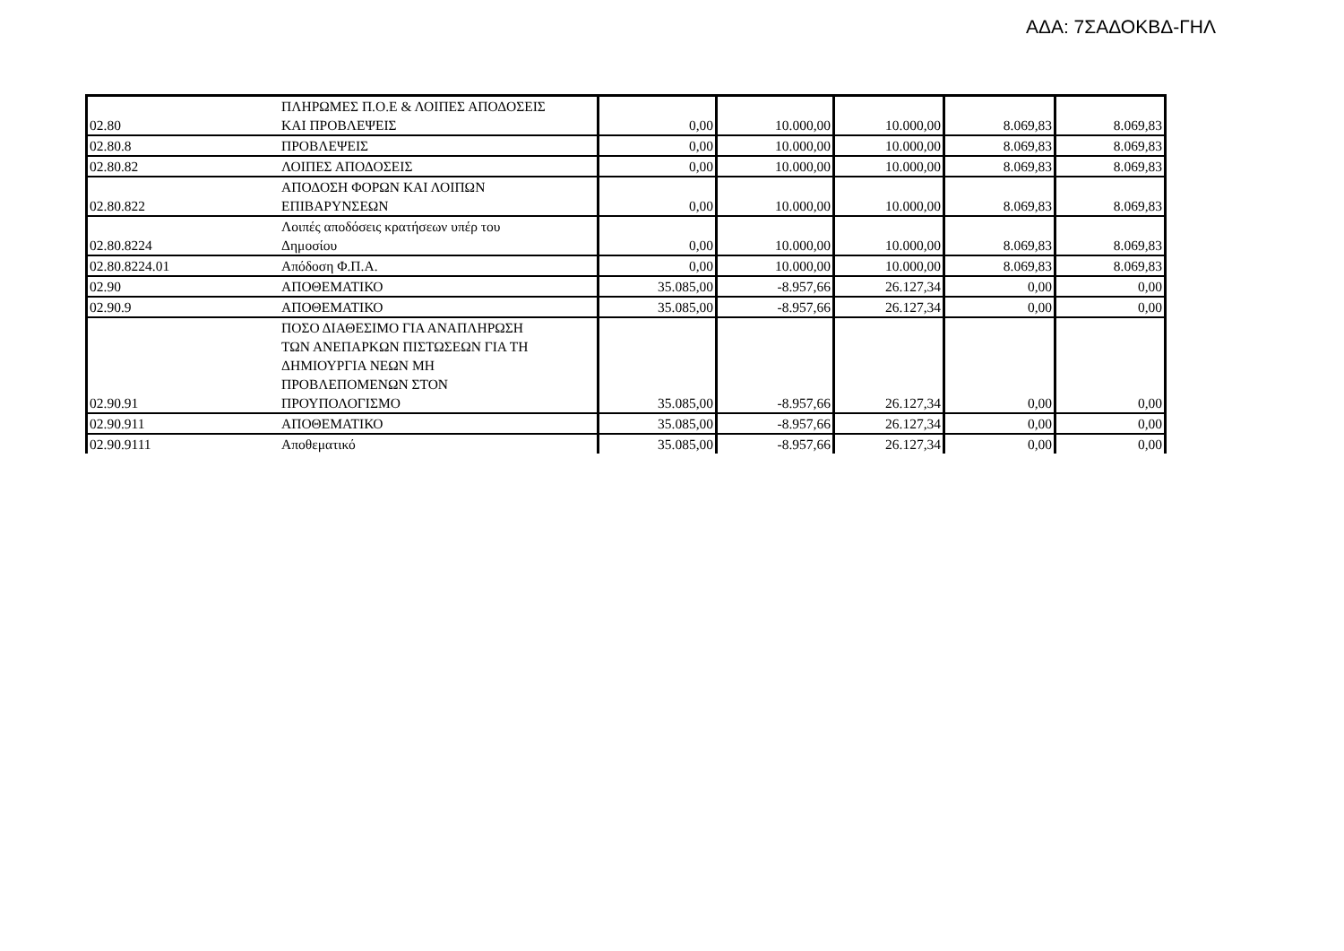ΑΔΑ: 7ΣΑΔΟΚΒΔ-ΓΗΛ
| 02.80 | ΠΛΗΡΩΜΕΣ Π.Ο.Ε & ΛΟΙΠΕΣ ΑΠΟΔΟΣΕΙΣ ΚΑΙ ΠΡΟΒΛΕΨΕΙΣ | 0,00 | 10.000,00 | 10.000,00 | 8.069,83 | 8.069,83 |
| 02.80.8 | ΠΡΟΒΛΕΨΕΙΣ | 0,00 | 10.000,00 | 10.000,00 | 8.069,83 | 8.069,83 |
| 02.80.82 | ΛΟΙΠΕΣ ΑΠΟΔΟΣΕΙΣ | 0,00 | 10.000,00 | 10.000,00 | 8.069,83 | 8.069,83 |
| 02.80.822 | ΑΠΟΔΟΣΗ ΦΟΡΩΝ ΚΑΙ ΛΟΙΠΩΝ ΕΠΙΒΑΡΥΝΣΕΩΝ | 0,00 | 10.000,00 | 10.000,00 | 8.069,83 | 8.069,83 |
| 02.80.8224 | Λοιπές αποδόσεις κρατήσεων υπέρ του Δημοσίου | 0,00 | 10.000,00 | 10.000,00 | 8.069,83 | 8.069,83 |
| 02.80.8224.01 | Απόδοση Φ.Π.Α. | 0,00 | 10.000,00 | 10.000,00 | 8.069,83 | 8.069,83 |
| 02.90 | ΑΠΟΘΕΜΑΤΙΚΟ | 35.085,00 | -8.957,66 | 26.127,34 | 0,00 | 0,00 |
| 02.90.9 | ΑΠΟΘΕΜΑΤΙΚΟ | 35.085,00 | -8.957,66 | 26.127,34 | 0,00 | 0,00 |
| 02.90.91 | ΠΟΣΟ ΔΙΑΘΕΣΙΜΟ ΓΙΑ ΑΝΑΠΛΗΡΩΣΗ ΤΩΝ ΑΝΕΠΑΡΚΩΝ ΠΙΣΤΩΣΕΩΝ ΓΙΑ ΤΗ ΔΗΜΙΟΥΡΓΙΑ ΝΕΩΝ ΜΗ ΠΡΟΒΛΕΠΟΜΕΝΩΝ ΣΤΟΝ ΠΡΟΥΠΟΛΟΓΙΣΜΟ | 35.085,00 | -8.957,66 | 26.127,34 | 0,00 | 0,00 |
| 02.90.911 | ΑΠΟΘΕΜΑΤΙΚΟ | 35.085,00 | -8.957,66 | 26.127,34 | 0,00 | 0,00 |
| 02.90.9111 | Αποθεματικό | 35.085,00 | -8.957,66 | 26.127,34 | 0,00 | 0,00 |